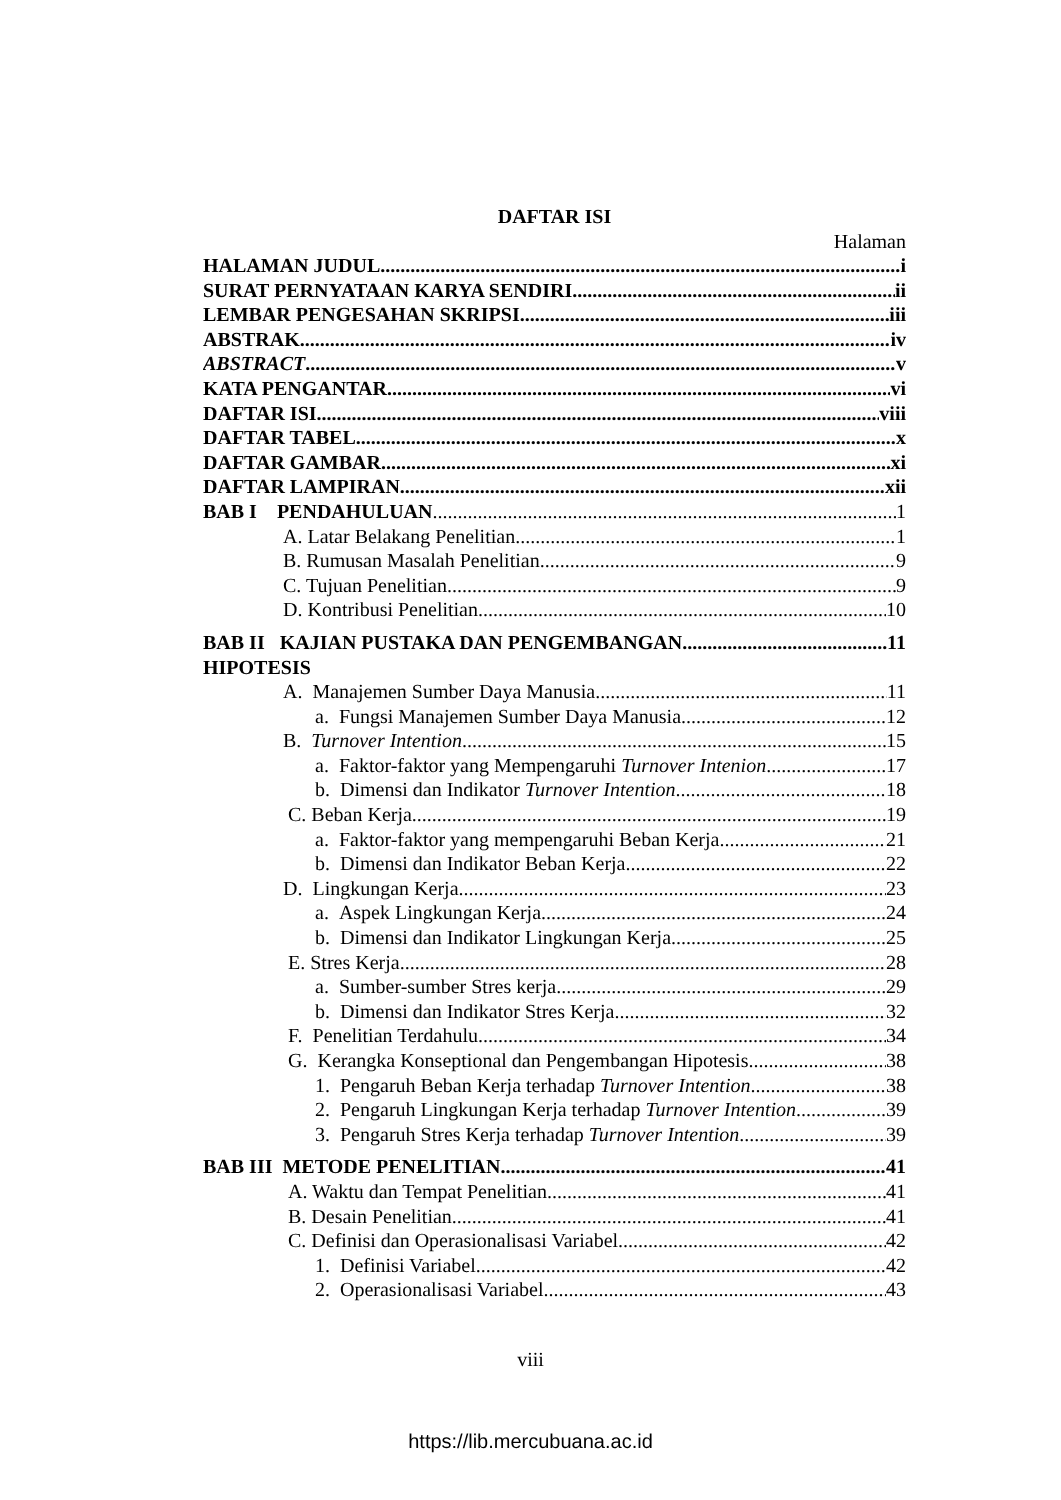DAFTAR ISI
Halaman
HALAMAN JUDUL i
SURAT PERNYATAAN KARYA SENDIRI ii
LEMBAR PENGESAHAN SKRIPSI iii
ABSTRAK iv
ABSTRACT v
KATA PENGANTAR vi
DAFTAR ISI viii
DAFTAR TABEL x
DAFTAR GAMBAR xi
DAFTAR LAMPIRAN xii
BAB I PENDAHULUAN 1
A. Latar Belakang Penelitian 1
B. Rumusan Masalah Penelitian 9
C. Tujuan Penelitian 9
D. Kontribusi Penelitian 10
BAB II KAJIAN PUSTAKA DAN PENGEMBANGAN 11
HIPOTESIS
A. Manajemen Sumber Daya Manusia 11
a. Fungsi Manajemen Sumber Daya Manusia 12
B. Turnover Intention 15
a. Faktor-faktor yang Mempengaruhi Turnover Intenion 17
b. Dimensi dan Indikator Turnover Intention 18
C. Beban Kerja 19
a. Faktor-faktor yang mempengaruhi Beban Kerja 21
b. Dimensi dan Indikator Beban Kerja 22
D. Lingkungan Kerja 23
a. Aspek Lingkungan Kerja 24
b. Dimensi dan Indikator Lingkungan Kerja 25
E. Stres Kerja 28
a. Sumber-sumber Stres kerja 29
b. Dimensi dan Indikator Stres Kerja 32
F. Penelitian Terdahulu 34
G. Kerangka Konseptional dan Pengembangan Hipotesis 38
1. Pengaruh Beban Kerja terhadap Turnover Intention 38
2. Pengaruh Lingkungan Kerja terhadap Turnover Intention 39
3. Pengaruh Stres Kerja terhadap Turnover Intention 39
BAB III METODE PENELITIAN 41
A. Waktu dan Tempat Penelitian 41
B. Desain Penelitian 41
C. Definisi dan Operasionalisasi Variabel 42
1. Definisi Variabel 42
2. Operasionalisasi Variabel 43
viii
https://lib.mercubuana.ac.id